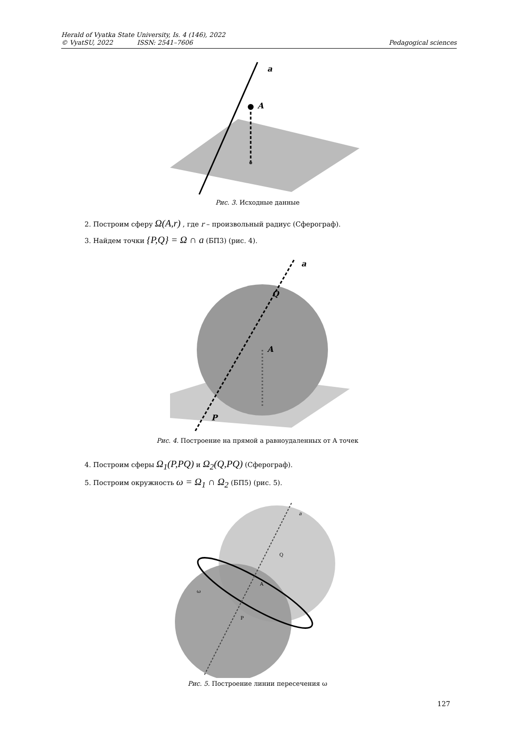Herald of Vyatka State University, Is. 4 (146), 2022
© VyatSU, 2022 ISSN: 2541–7606 Pedagogical sciences
A
a
Рис. 3. Исходные данные
2. Построим сферу Ω(A,r) , где r – произвольный радиус (Сферограф).
3. Найдем точки {P,Q} = Ω ∩ a (БП3) (рис. 4).
a
Q
A
P
Рис. 4. Построение на прямой а равноудаленных от А точек
4. Построим сферы Ω<sub>1</sub>(P,PQ) и Ω<sub>2</sub>(Q,PQ) (Сферограф).
5. Построим окружность ω = Ω<sub>1</sub> ∩ Ω<sub>2</sub> (БП5) (рис. 5).
a
Q
A
P
ω
Рис. 5. Построение линии пересечения ω
127